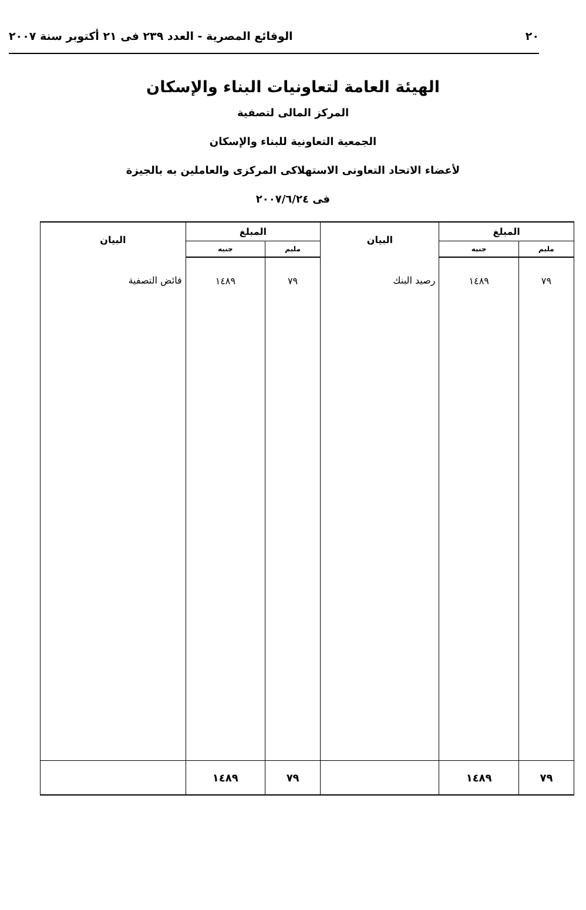٢٠ الوقائع المصرية - العدد ٢٣٩ فى ٢١ أكتوبر سنة ٢٠٠٧
الهيئة العامة لتعاونيات البناء والإسكان
المركز المالى لتصفية
الجمعية التعاونية للبناء والإسكان
لأعضاء الاتحاد التعاونى الاستهلاكى المركزى والعاملين به بالجيزة
فى ٢٠٠٧/٦/٢٤
| المبلغ | | البيان | المبلغ | | البيان |
| --- | --- | --- | --- | --- | --- |
| مليم | جنيه | | مليم | جنيه | |
| ٧٩ | ١٤٨٩ | رصيد البنك | ٧٩ | ١٤٨٩ | فائض التصفية |
| ٧٩ | ١٤٨٩ | | ٧٩ | ١٤٨٩ | |